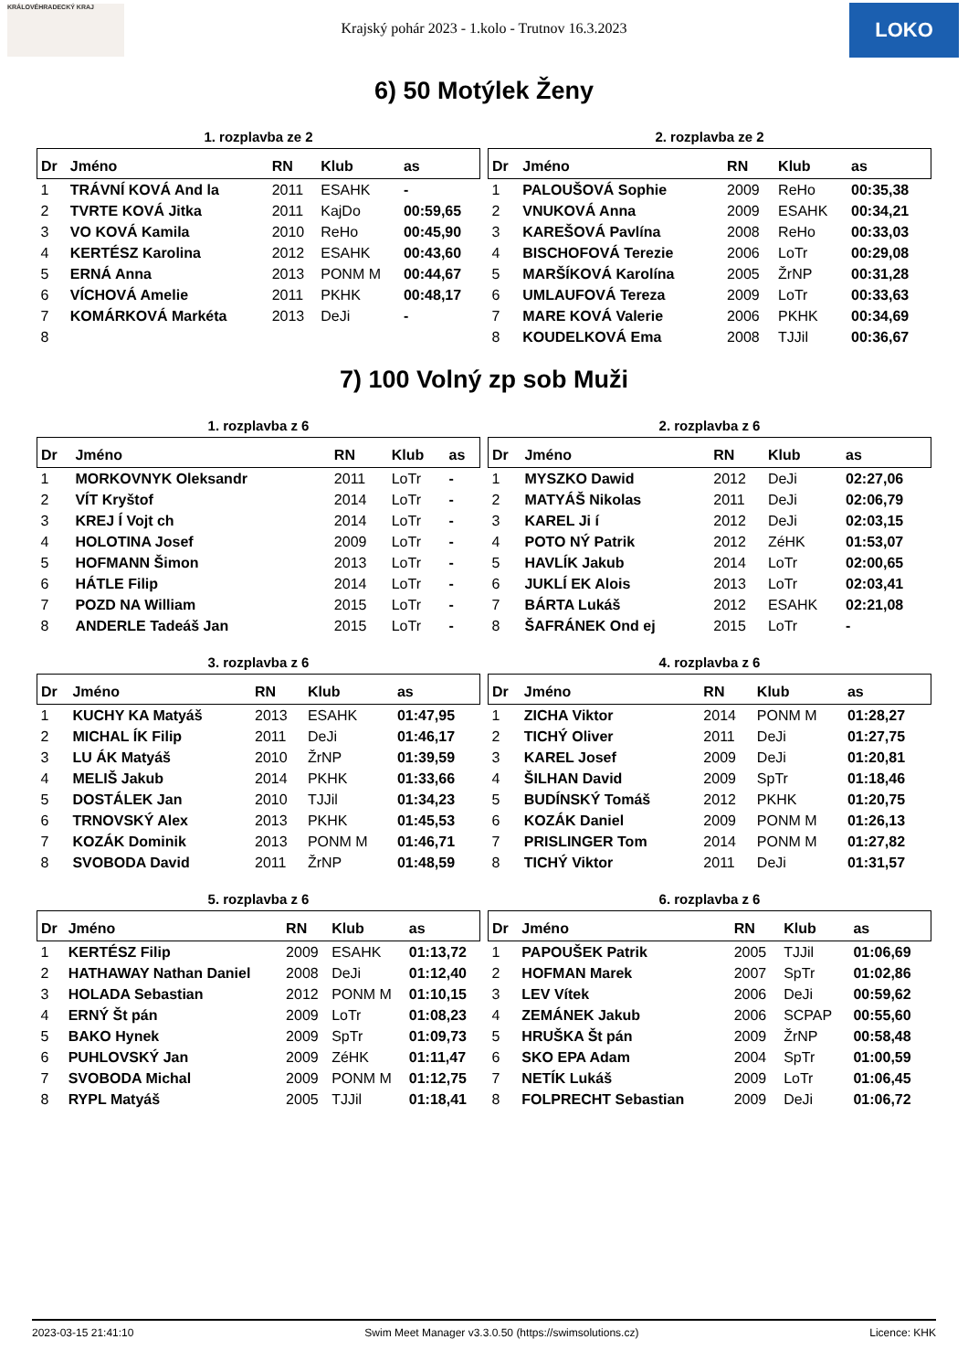KRÁLOVÉHRADECKÝ KRAJ
Krajský pohár 2023 - 1.kolo - Trutnov 16.3.2023
LOKO
6) 50 Motýlek Ženy
1. rozplavba ze 2
| Dr | Jméno | RN | Klub | as |
| --- | --- | --- | --- | --- |
| 1 | TRÁVNÍ KOVÁ And la | 2011 | ESAHK | - |
| 2 | TVRTE KOVÁ Jitka | 2011 | KajDo | 00:59,65 |
| 3 | VO KOVÁ Kamila | 2010 | ReHo | 00:45,90 |
| 4 | KERTÉSZ Karolina | 2012 | ESAHK | 00:43,60 |
| 5 | ERNÁ Anna | 2013 | PONM M | 00:44,67 |
| 6 | VÍCHOVÁ Amelie | 2011 | PKHK | 00:48,17 |
| 7 | KOMÁRKOVÁ Markéta | 2013 | DeJi | - |
| 8 | | | | |
2. rozplavba ze 2
| Dr | Jméno | RN | Klub | as |
| --- | --- | --- | --- | --- |
| 1 | PALOUŠOVÁ Sophie | 2009 | ReHo | 00:35,38 |
| 2 | VNUKOVÁ Anna | 2009 | ESAHK | 00:34,21 |
| 3 | KAREŠOVÁ Pavlína | 2008 | ReHo | 00:33,03 |
| 4 | BISCHOFOVÁ Terezie | 2006 | LoTr | 00:29,08 |
| 5 | MARŠÍKOVÁ Karolína | 2005 | ŽrNP | 00:31,28 |
| 6 | UMLAUFOVÁ Tereza | 2009 | LoTr | 00:33,63 |
| 7 | MARE KOVÁ Valerie | 2006 | PKHK | 00:34,69 |
| 8 | KOUDELKOVÁ Ema | 2008 | TJJil | 00:36,67 |
7) 100 Volný zp sob Muži
1. rozplavba z 6
| Dr | Jméno | RN | Klub | as |
| --- | --- | --- | --- | --- |
| 1 | MORKOVNYK Oleksandr | 2011 | LoTr | - |
| 2 | VÍT Kryštof | 2014 | LoTr | - |
| 3 | KREJ Í Vojt ch | 2014 | LoTr | - |
| 4 | HOLOTINA Josef | 2009 | LoTr | - |
| 5 | HOFMANN Šimon | 2013 | LoTr | - |
| 6 | HÁTLE Filip | 2014 | LoTr | - |
| 7 | POZD NA William | 2015 | LoTr | - |
| 8 | ANDERLE Tadeáš Jan | 2015 | LoTr | - |
2. rozplavba z 6
| Dr | Jméno | RN | Klub | as |
| --- | --- | --- | --- | --- |
| 1 | MYSZKO Dawid | 2012 | DeJi | 02:27,06 |
| 2 | MATYÁŠ Nikolas | 2011 | DeJi | 02:06,79 |
| 3 | KAREL Ji í | 2012 | DeJi | 02:03,15 |
| 4 | POTO NÝ Patrik | 2012 | ZéHK | 01:53,07 |
| 5 | HAVLÍK Jakub | 2014 | LoTr | 02:00,65 |
| 6 | JUKLÍ EK Alois | 2013 | LoTr | 02:03,41 |
| 7 | BÁRTA Lukáš | 2012 | ESAHK | 02:21,08 |
| 8 | ŠAFRÁNEK Ond ej | 2015 | LoTr | - |
3. rozplavba z 6
| Dr | Jméno | RN | Klub | as |
| --- | --- | --- | --- | --- |
| 1 | KUCHY KA Matyáš | 2013 | ESAHK | 01:47,95 |
| 2 | MICHAL ÍK Filip | 2011 | DeJi | 01:46,17 |
| 3 | LU ÁK Matyáš | 2010 | ŽrNP | 01:39,59 |
| 4 | MELIŠ Jakub | 2014 | PKHK | 01:33,66 |
| 5 | DOSTÁLEK Jan | 2010 | TJJil | 01:34,23 |
| 6 | TRNOVSKÝ Alex | 2013 | PKHK | 01:45,53 |
| 7 | KOZÁK Dominik | 2013 | PONM M | 01:46,71 |
| 8 | SVOBODA David | 2011 | ŽrNP | 01:48,59 |
4. rozplavba z 6
| Dr | Jméno | RN | Klub | as |
| --- | --- | --- | --- | --- |
| 1 | ZICHA Viktor | 2014 | PONM M | 01:28,27 |
| 2 | TICHÝ Oliver | 2011 | DeJi | 01:27,75 |
| 3 | KAREL Josef | 2009 | DeJi | 01:20,81 |
| 4 | ŠILHAN David | 2009 | SpTr | 01:18,46 |
| 5 | BUDÍNSKÝ Tomáš | 2012 | PKHK | 01:20,75 |
| 6 | KOZÁK Daniel | 2009 | PONM M | 01:26,13 |
| 7 | PRISLINGER Tom | 2014 | PONM M | 01:27,82 |
| 8 | TICHÝ Viktor | 2011 | DeJi | 01:31,57 |
5. rozplavba z 6
| Dr | Jméno | RN | Klub | as |
| --- | --- | --- | --- | --- |
| 1 | KERTÉSZ Filip | 2009 | ESAHK | 01:13,72 |
| 2 | HATHAWAY Nathan Daniel | 2008 | DeJi | 01:12,40 |
| 3 | HOLADA Sebastian | 2012 | PONM M | 01:10,15 |
| 4 | ERNÝ Št pán | 2009 | LoTr | 01:08,23 |
| 5 | BAKO Hynek | 2009 | SpTr | 01:09,73 |
| 6 | PUHLOVSKÝ Jan | 2009 | ZéHK | 01:11,47 |
| 7 | SVOBODA Michal | 2009 | PONM M | 01:12,75 |
| 8 | RYPL Matyáš | 2005 | TJJil | 01:18,41 |
6. rozplavba z 6
| Dr | Jméno | RN | Klub | as |
| --- | --- | --- | --- | --- |
| 1 | PAPOUŠEK Patrik | 2005 | TJJil | 01:06,69 |
| 2 | HOFMAN Marek | 2007 | SpTr | 01:02,86 |
| 3 | LEV Vítek | 2006 | DeJi | 00:59,62 |
| 4 | ZEMÁNEK Jakub | 2006 | SCPAP | 00:55,60 |
| 5 | HRUŠKA Št pán | 2009 | ŽrNP | 00:58,48 |
| 6 | SKO EPA Adam | 2004 | SpTr | 01:00,59 |
| 7 | NETÍK Lukáš | 2009 | LoTr | 01:06,45 |
| 8 | FOLPRECHT Sebastian | 2009 | DeJi | 01:06,72 |
2023-03-15 21:41:10 Swim Meet Manager v3.3.0.50 (https://swimsolutions.cz) Licence: KHK